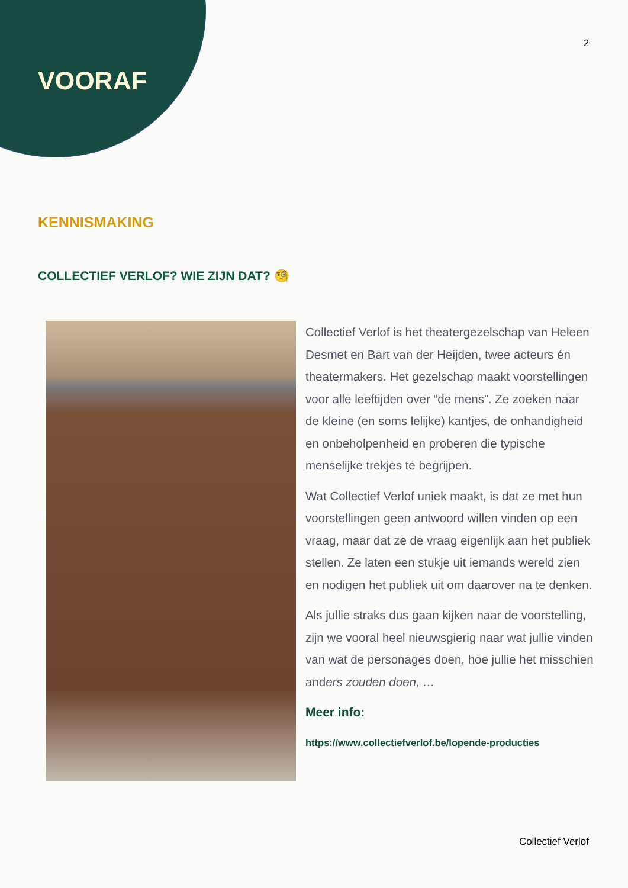2
VOORAF
KENNISMAKING
COLLECTIEF VERLOF? WIE ZIJN DAT? 🧐
Collectief Verlof is het theatergezelschap van Heleen Desmet en Bart van der Heijden, twee acteurs én theatermakers. Het gezelschap maakt voorstellingen voor alle leeftijden over “de mens”. Ze zoeken naar de kleine (en soms lelijke) kantjes, de onhandigheid en onbeholpenheid en proberen die typische menselijke trekjes te begrijpen.
Wat Collectief Verlof uniek maakt, is dat ze met hun voorstellingen geen antwoord willen vinden op een vraag, maar dat ze de vraag eigenlijk aan het publiek stellen. Ze laten een stukje uit iemands wereld zien en nodigen het publiek uit om daarover na te denken.
Als jullie straks dus gaan kijken naar de voorstelling, zijn we vooral heel nieuwsgierig naar wat jullie vinden van wat de personages doen, hoe jullie het misschien anders zouden doen, …
Meer info:
https://www.collectiefverlof.be/lopende-producties
Collectief Verlof